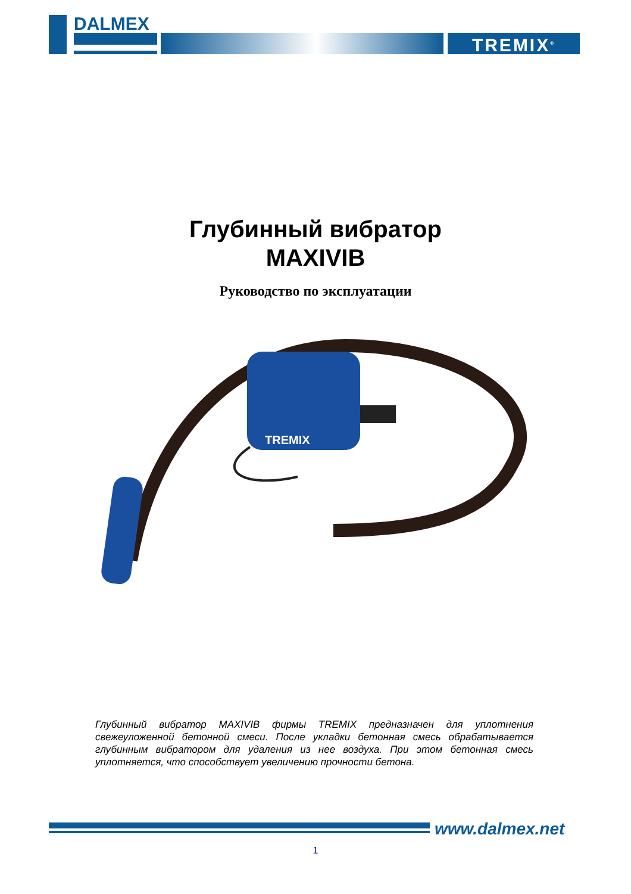DALMEX
TREMIX<sup>®</sup>
Глубинный вибратор
MAXIVIB
Руководство по эксплуатации
TREMIX
Глубинный вибратор MAXIVIB фирмы TREMIX предназначен для уплотнения свежеуложенной бетонной смеси. После укладки бетонная смесь обрабатывается глубинным вибратором для удаления из нее воздуха. При этом бетонная смесь уплотняется, что способствует увеличению прочности бетона.
www.dalmex.net
1